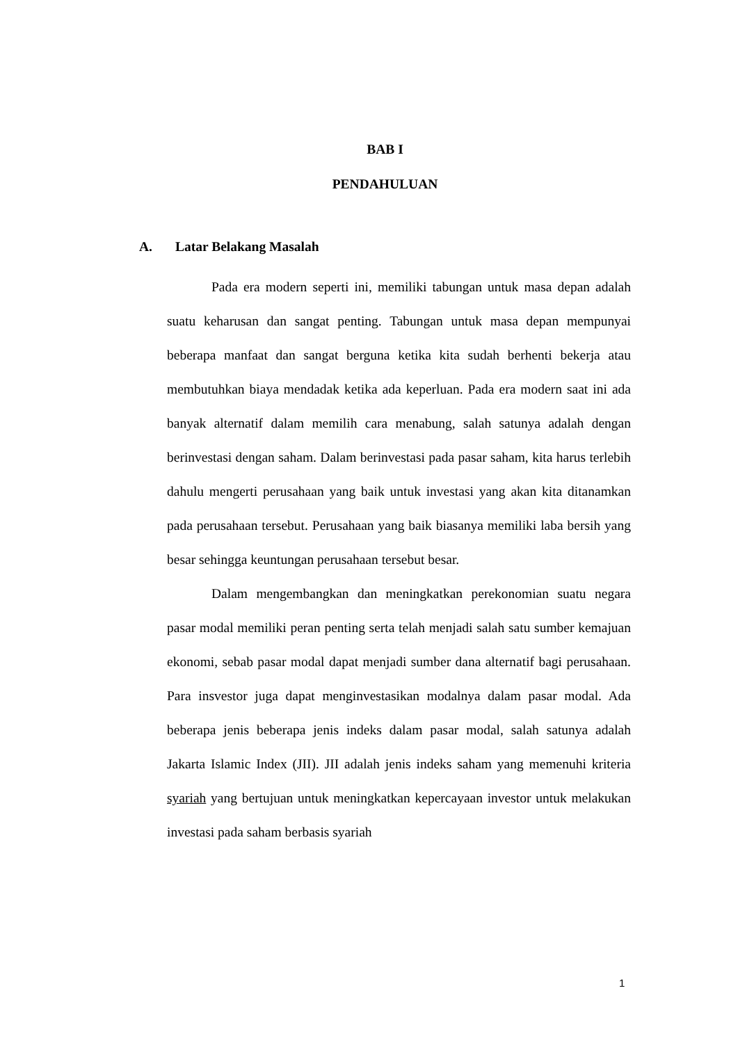BAB I
PENDAHULUAN
A. Latar Belakang Masalah
Pada era modern seperti ini, memiliki tabungan untuk masa depan adalah suatu keharusan dan sangat penting. Tabungan untuk masa depan mempunyai beberapa manfaat dan sangat berguna ketika kita sudah berhenti bekerja atau membutuhkan biaya mendadak ketika ada keperluan. Pada era modern saat ini ada banyak alternatif dalam memilih cara menabung, salah satunya adalah dengan berinvestasi dengan saham. Dalam berinvestasi pada pasar saham, kita harus terlebih dahulu mengerti perusahaan yang baik untuk investasi yang akan kita ditanamkan pada perusahaan tersebut. Perusahaan yang baik biasanya memiliki laba bersih yang besar sehingga keuntungan perusahaan tersebut besar.
Dalam mengembangkan dan meningkatkan perekonomian suatu negara pasar modal memiliki peran penting serta telah menjadi salah satu sumber kemajuan ekonomi, sebab pasar modal dapat menjadi sumber dana alternatif bagi perusahaan. Para insvestor juga dapat menginvestasikan modalnya dalam pasar modal. Ada beberapa jenis beberapa jenis indeks dalam pasar modal, salah satunya adalah Jakarta Islamic Index (JII). JII adalah jenis indeks saham yang memenuhi kriteria syariah yang bertujuan untuk meningkatkan kepercayaan investor untuk melakukan investasi pada saham berbasis syariah
1